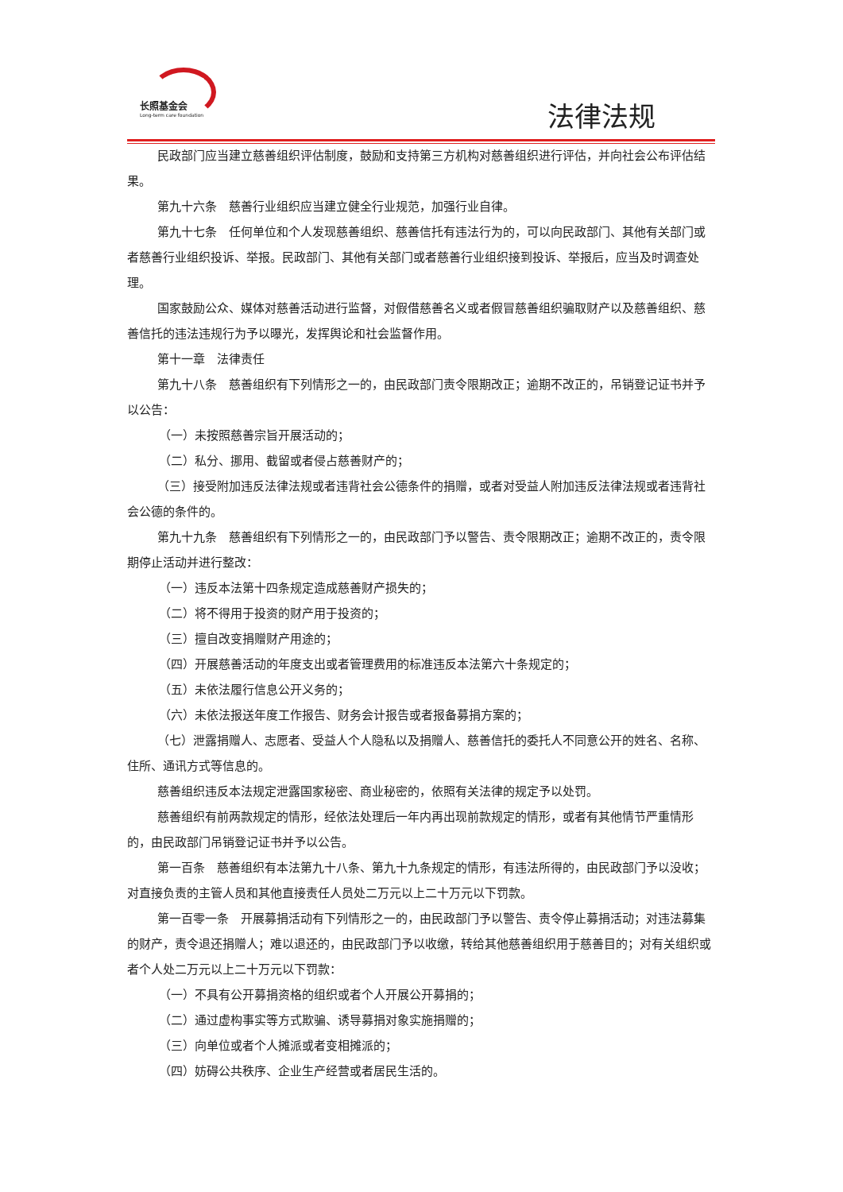长照基金会
Long-term care foundation
法律法规
民政部门应当建立慈善组织评估制度，鼓励和支持第三方机构对慈善组织进行评估，并向社会公布评估结果。
第九十六条　慈善行业组织应当建立健全行业规范，加强行业自律。
第九十七条　任何单位和个人发现慈善组织、慈善信托有违法行为的，可以向民政部门、其他有关部门或者慈善行业组织投诉、举报。民政部门、其他有关部门或者慈善行业组织接到投诉、举报后，应当及时调查处理。
国家鼓励公众、媒体对慈善活动进行监督，对假借慈善名义或者假冒慈善组织骗取财产以及慈善组织、慈善信托的违法违规行为予以曝光，发挥舆论和社会监督作用。
第十一章　法律责任
第九十八条　慈善组织有下列情形之一的，由民政部门责令限期改正；逾期不改正的，吊销登记证书并予以公告：
（一）未按照慈善宗旨开展活动的；
（二）私分、挪用、截留或者侵占慈善财产的；
（三）接受附加违反法律法规或者违背社会公德条件的捐赠，或者对受益人附加违反法律法规或者违背社会公德的条件的。
第九十九条　慈善组织有下列情形之一的，由民政部门予以警告、责令限期改正；逾期不改正的，责令限期停止活动并进行整改：
（一）违反本法第十四条规定造成慈善财产损失的；
（二）将不得用于投资的财产用于投资的；
（三）擅自改变捐赠财产用途的；
（四）开展慈善活动的年度支出或者管理费用的标准违反本法第六十条规定的；
（五）未依法履行信息公开义务的；
（六）未依法报送年度工作报告、财务会计报告或者报备募捐方案的；
（七）泄露捐赠人、志愿者、受益人个人隐私以及捐赠人、慈善信托的委托人不同意公开的姓名、名称、住所、通讯方式等信息的。
慈善组织违反本法规定泄露国家秘密、商业秘密的，依照有关法律的规定予以处罚。
慈善组织有前两款规定的情形，经依法处理后一年内再出现前款规定的情形，或者有其他情节严重情形的，由民政部门吊销登记证书并予以公告。
第一百条　慈善组织有本法第九十八条、第九十九条规定的情形，有违法所得的，由民政部门予以没收；对直接负责的主管人员和其他直接责任人员处二万元以上二十万元以下罚款。
第一百零一条　开展募捐活动有下列情形之一的，由民政部门予以警告、责令停止募捐活动；对违法募集的财产，责令退还捐赠人；难以退还的，由民政部门予以收缴，转给其他慈善组织用于慈善目的；对有关组织或者个人处二万元以上二十万元以下罚款：
（一）不具有公开募捐资格的组织或者个人开展公开募捐的；
（二）通过虚构事实等方式欺骗、诱导募捐对象实施捐赠的；
（三）向单位或者个人摊派或者变相摊派的；
（四）妨碍公共秩序、企业生产经营或者居民生活的。